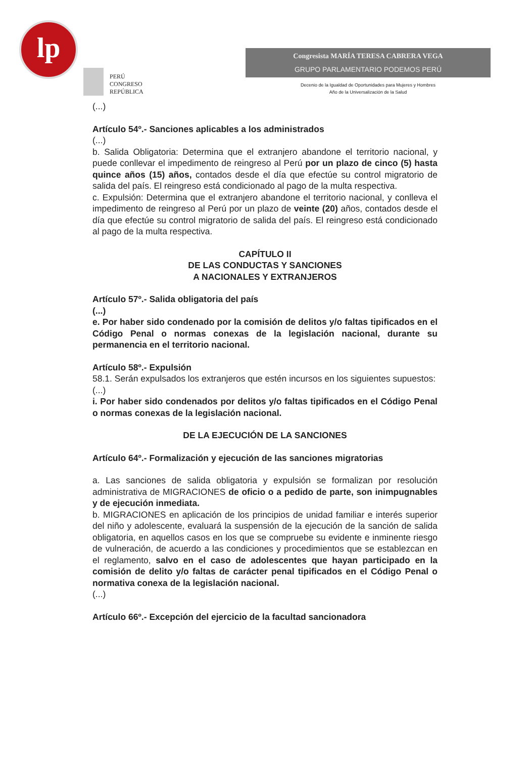lp
PERÚ
CONGRESO
REPÚBLICA
Congresista MARÍA TERESA CABRERA VEGA
GRUPO PARLAMENTARIO PODEMOS PERÚ
Decenio de la Igualdad de Oportunidades para Mujeres y Hombres
Año de la Universalización de la Salud
(...)
Artículo 54º.- Sanciones aplicables a los administrados
(...)
b. Salida Obligatoria: Determina que el extranjero abandone el territorio nacional, y puede conllevar el impedimento de reingreso al Perú por un plazo de cinco (5) hasta quince años (15) años, contados desde el día que efectúe su control migratorio de salida del país. El reingreso está condicionado al pago de la multa respectiva.
c. Expulsión: Determina que el extranjero abandone el territorio nacional, y conlleva el impedimento de reingreso al Perú por un plazo de veinte (20) años, contados desde el día que efectúe su control migratorio de salida del país. El reingreso está condicionado al pago de la multa respectiva.
CAPÍTULO II
DE LAS CONDUCTAS Y SANCIONES
A NACIONALES Y EXTRANJEROS
Artículo 57º.- Salida obligatoria del país
(...)
e. Por haber sido condenado por la comisión de delitos y/o faltas tipificados en el Código Penal o normas conexas de la legislación nacional, durante su permanencia en el territorio nacional.
Artículo 58º.- Expulsión
58.1. Serán expulsados los extranjeros que estén incursos en los siguientes supuestos:
(...)
i. Por haber sido condenados por delitos y/o faltas tipificados en el Código Penal o normas conexas de la legislación nacional.
DE LA EJECUCIÓN DE LA SANCIONES
Artículo 64º.- Formalización y ejecución de las sanciones migratorias
a. Las sanciones de salida obligatoria y expulsión se formalizan por resolución administrativa de MIGRACIONES de oficio o a pedido de parte, son inimpugnables y de ejecución inmediata.
b. MIGRACIONES en aplicación de los principios de unidad familiar e interés superior del niño y adolescente, evaluará la suspensión de la ejecución de la sanción de salida obligatoria, en aquellos casos en los que se compruebe su evidente e inminente riesgo de vulneración, de acuerdo a las condiciones y procedimientos que se establezcan en el reglamento, salvo en el caso de adolescentes que hayan participado en la comisión de delito y/o faltas de carácter penal tipificados en el Código Penal o normativa conexa de la legislación nacional.
(...)
Artículo 66º.- Excepción del ejercicio de la facultad sancionadora